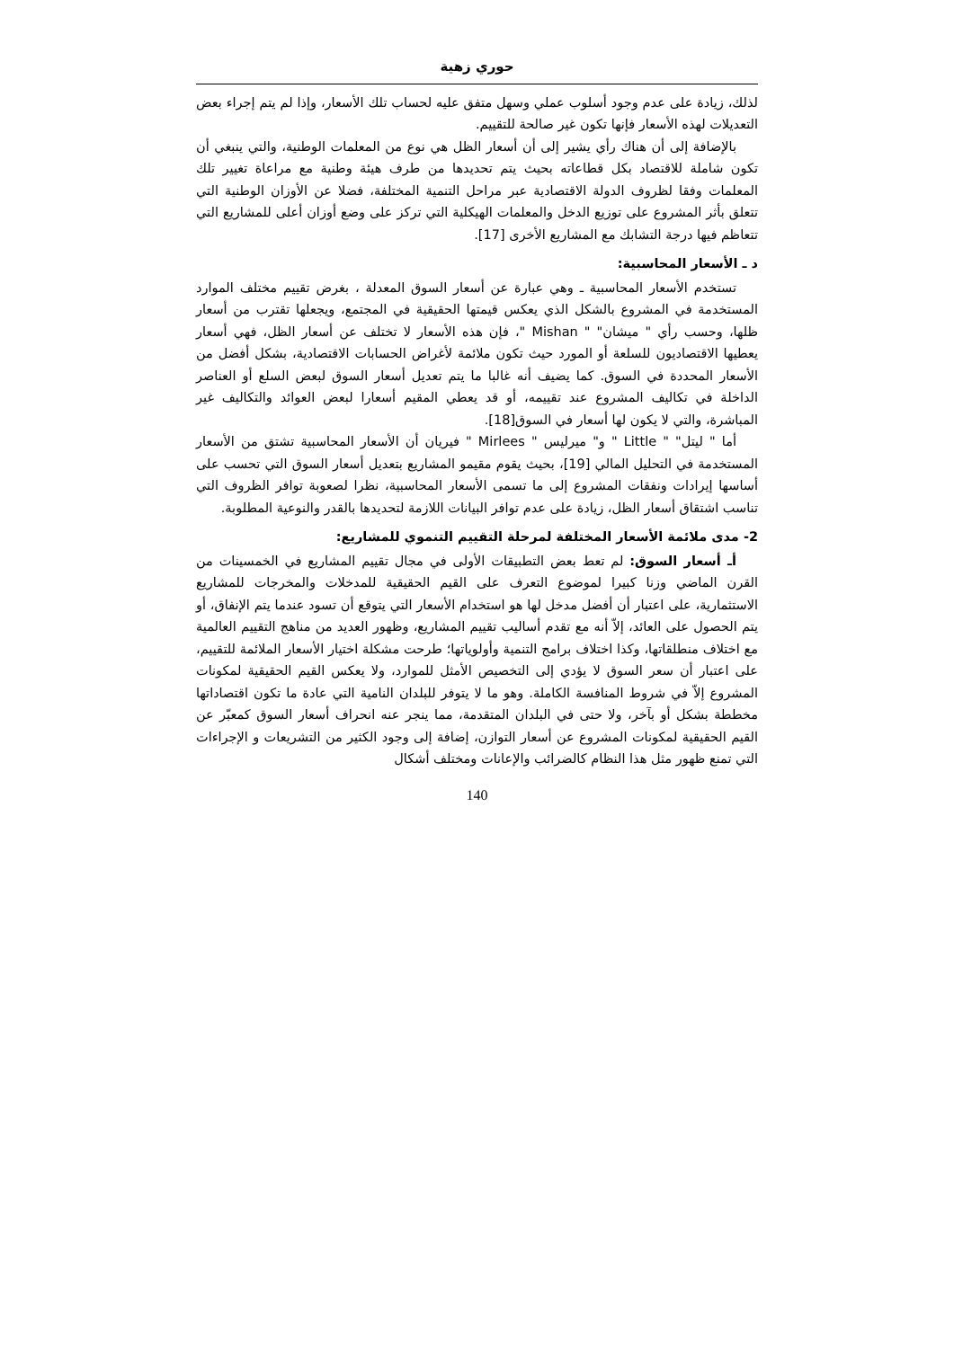حوري زهية
لذلك، زيادة على عدم وجود أسلوب عملي وسهل متفق عليه لحساب تلك الأسعار، وإذا لم يتم إجراء بعض التعديلات لهذه الأسعار فإنها تكون غير صالحة للتقييم.
بالإضافة إلى أن هناك رأي يشير إلى أن أسعار الظل هي نوع من المعلمات الوطنية، والتي ينبغي أن تكون شاملة للاقتصاد بكل قطاعاته بحيث يتم تحديدها من طرف هيئة وطنية مع مراعاة تغيير تلك المعلمات وفقا لظروف الدولة الاقتصادية عبر مراحل التنمية المختلفة، فضلا عن الأوزان الوطنية التي تتعلق بأثر المشروع على توزيع الدخل والمعلمات الهيكلية التي تركز على وضع أوزان أعلى للمشاريع التي تتعاظم فيها درجة التشابك مع المشاريع الأخرى [17].
د ـ الأسعار المحاسبية:
تستخدم الأسعار المحاسبية ـ وهي عبارة عن أسعار السوق المعدلة ، بغرض تقييم مختلف الموارد المستخدمة في المشروع بالشكل الذي يعكس قيمتها الحقيقية في المجتمع، ويجعلها تقترب من أسعار ظلها، وحسب رأي " ميشان" " Mishan "، فإن هذه الأسعار لا تختلف عن أسعار الظل، فهي أسعار يعطيها الاقتصاديون للسلعة أو المورد حيث تكون ملائمة لأغراض الحسابات الاقتصادية، بشكل أفضل من الأسعار المحددة في السوق. كما يضيف أنه غالبا ما يتم تعديل أسعار السوق لبعض السلع أو العناصر الداخلة في تكاليف المشروع عند تقييمه، أو قد يعطي المقيم أسعارا لبعض العوائد والتكاليف غير المباشرة، والتي لا يكون لها أسعار في السوق[18].
أما " ليتل" " Little " و" ميرليس " Mirlees " فيريان أن الأسعار المحاسبية تشتق من الأسعار المستخدمة في التحليل المالي [19]، بحيث يقوم مقيمو المشاريع بتعديل أسعار السوق التي تحسب على أساسها إيرادات ونفقات المشروع إلى ما تسمى الأسعار المحاسبية، نظرا لصعوبة توافر الظروف التي تناسب اشتقاق أسعار الظل، زيادة على عدم توافر البيانات اللازمة لتحديدها بالقدر والنوعية المطلوبة.
2- مدى ملائمة الأسعار المختلفة لمرحلة التقييم التنموي للمشاريع:
أـ أسعار السوق: لم تعط بعض التطبيقات الأولى في مجال تقييم المشاريع في الخمسينات من القرن الماضي وزنا كبيرا لموضوع التعرف على القيم الحقيقية للمدخلات والمخرجات للمشاريع الاستثمارية، على اعتبار أن أفضل مدخل لها هو استخدام الأسعار التي يتوقع أن تسود عندما يتم الإنفاق، أو يتم الحصول على العائد، إلاّ أنه مع تقدم أساليب تقييم المشاريع، وظهور العديد من مناهج التقييم العالمية مع اختلاف منطلقاتها، وكذا اختلاف برامج التنمية وأولوياتها؛ طرحت مشكلة اختيار الأسعار الملائمة للتقييم، على اعتبار أن سعر السوق لا يؤدي إلى التخصيص الأمثل للموارد، ولا يعكس القيم الحقيقية لمكونات المشروع إلاّ في شروط المنافسة الكاملة. وهو ما لا يتوفر للبلدان النامية التي عادة ما تكون اقتصاداتها مخططة بشكل أو بآخر، ولا حتى في البلدان المتقدمة، مما ينجر عنه انحراف أسعار السوق كمعبّر عن القيم الحقيقية لمكونات المشروع عن أسعار التوازن، إضافة إلى وجود الكثير من التشريعات و الإجراءات التي تمنع ظهور مثل هذا النظام كالضرائب والإعانات ومختلف أشكال
140